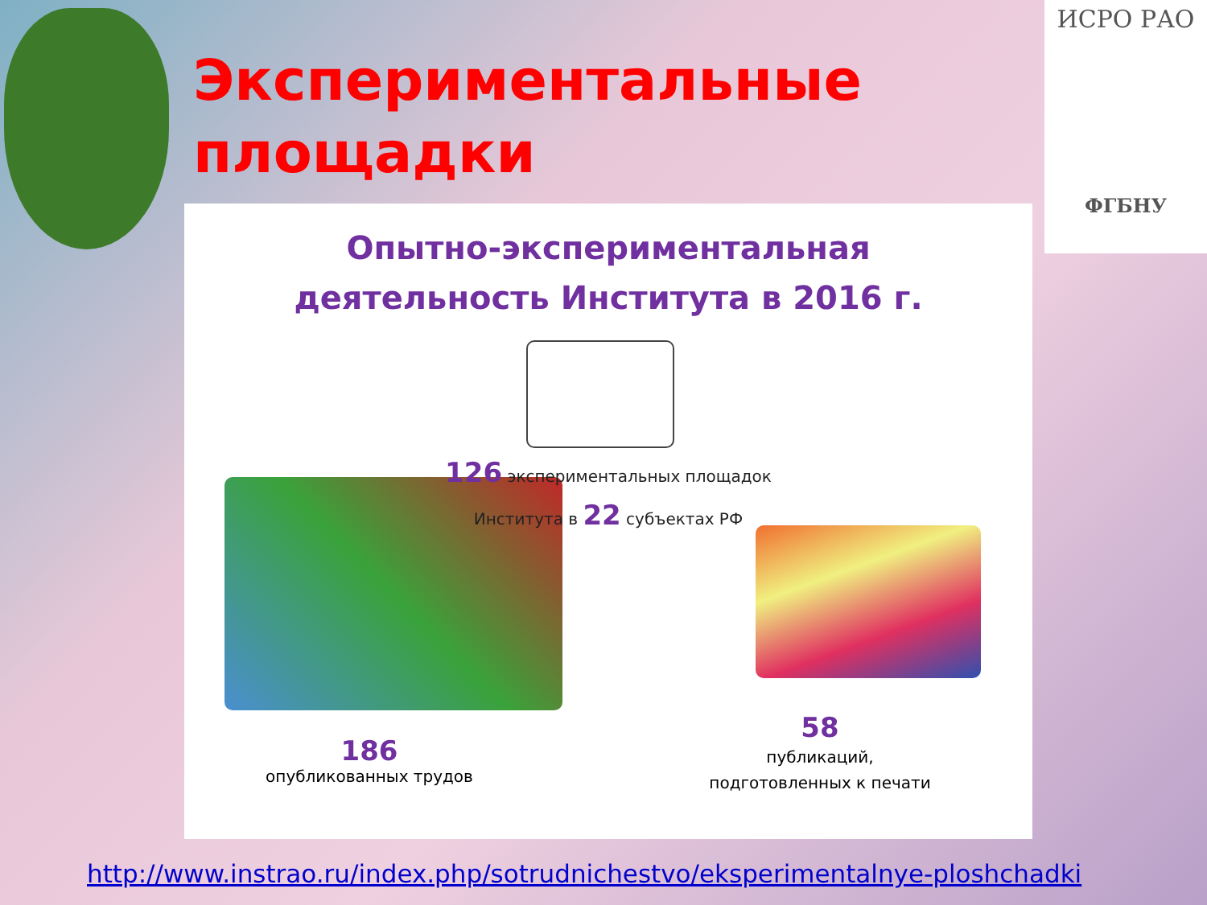Экспериментальные площадки
ИСРО РАО
ФГБНУ
Опытно-экспериментальная
деятельность Института в 2016 г.
126 экспериментальных площадок
Института в 22 субъектах РФ
186
опубликованных трудов
58
публикаций,
подготовленных к печати
http://www.instrao.ru/index.php/sotrudnichestvo/eksperimentalnye-ploshchadki